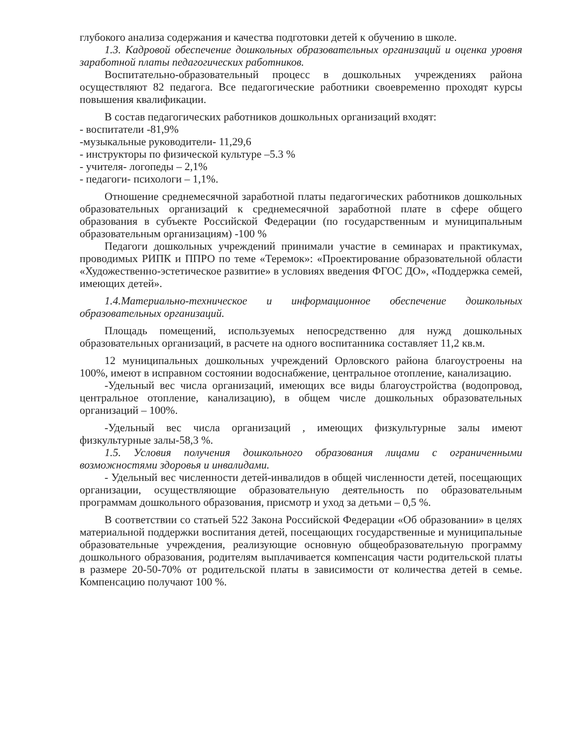глубокого анализа содержания и качества подготовки детей к обучению в школе.
1.3. Кадровой обеспечение дошкольных образовательных организаций и оценка уровня заработной платы педагогических работников.
Воспитательно-образовательный процесс в дошкольных учреждениях района осуществляют 82 педагога. Все педагогические работники своевременно проходят курсы повышения квалификации.
В состав педагогических работников дошкольных организаций входят:
- воспитатели -81,9%
-музыкальные руководители- 11,29,6
- инструкторы по физической культуре –5.3 %
- учителя- логопеды – 2,1%
- педагоги- психологи – 1,1%.
Отношение среднемесячной заработной платы педагогических работников дошкольных образовательных организаций к среднемесячной заработной плате в сфере общего образования в субъекте Российской Федерации (по государственным и муниципальным образовательным организациям) -100 %
Педагоги дошкольных учреждений принимали участие в семинарах и практикумах, проводимых РИПК и ППРО по теме «Теремок»: «Проектирование образовательной области «Художественно-эстетическое развитие» в условиях введения ФГОС ДО», «Поддержка семей, имеющих детей».
1.4.Материально-техническое и информационное обеспечение дошкольных образовательных организаций.
Площадь помещений, используемых непосредственно для нужд дошкольных образовательных организаций, в расчете на одного воспитанника составляет 11,2 кв.м.
12 муниципальных дошкольных учреждений Орловского района благоустроены на 100%, имеют в исправном состоянии водоснабжение, центральное отопление, канализацию.
-Удельный вес числа организаций, имеющих все виды благоустройства (водопровод, центральное отопление, канализацию), в общем числе дошкольных образовательных организаций – 100%.
-Удельный вес числа организаций , имеющих физкультурные залы имеют физкультурные залы-58,3 %.
1.5. Условия получения дошкольного образования лицами с ограниченными возможностями здоровья и инвалидами.
- Удельный вес численности детей-инвалидов в общей численности детей, посещающих организации, осуществляющие образовательную деятельность по образовательным программам дошкольного образования, присмотр и уход за детьми – 0,5 %.
В соответствии со статьей 522 Закона Российской Федерации «Об образовании» в целях материальной поддержки воспитания детей, посещающих государственные и муниципальные образовательные учреждения, реализующие основную общеобразовательную программу дошкольного образования, родителям выплачивается компенсация части родительской платы в размере 20-50-70% от родительской платы в зависимости от количества детей в семье. Компенсацию получают 100 %.